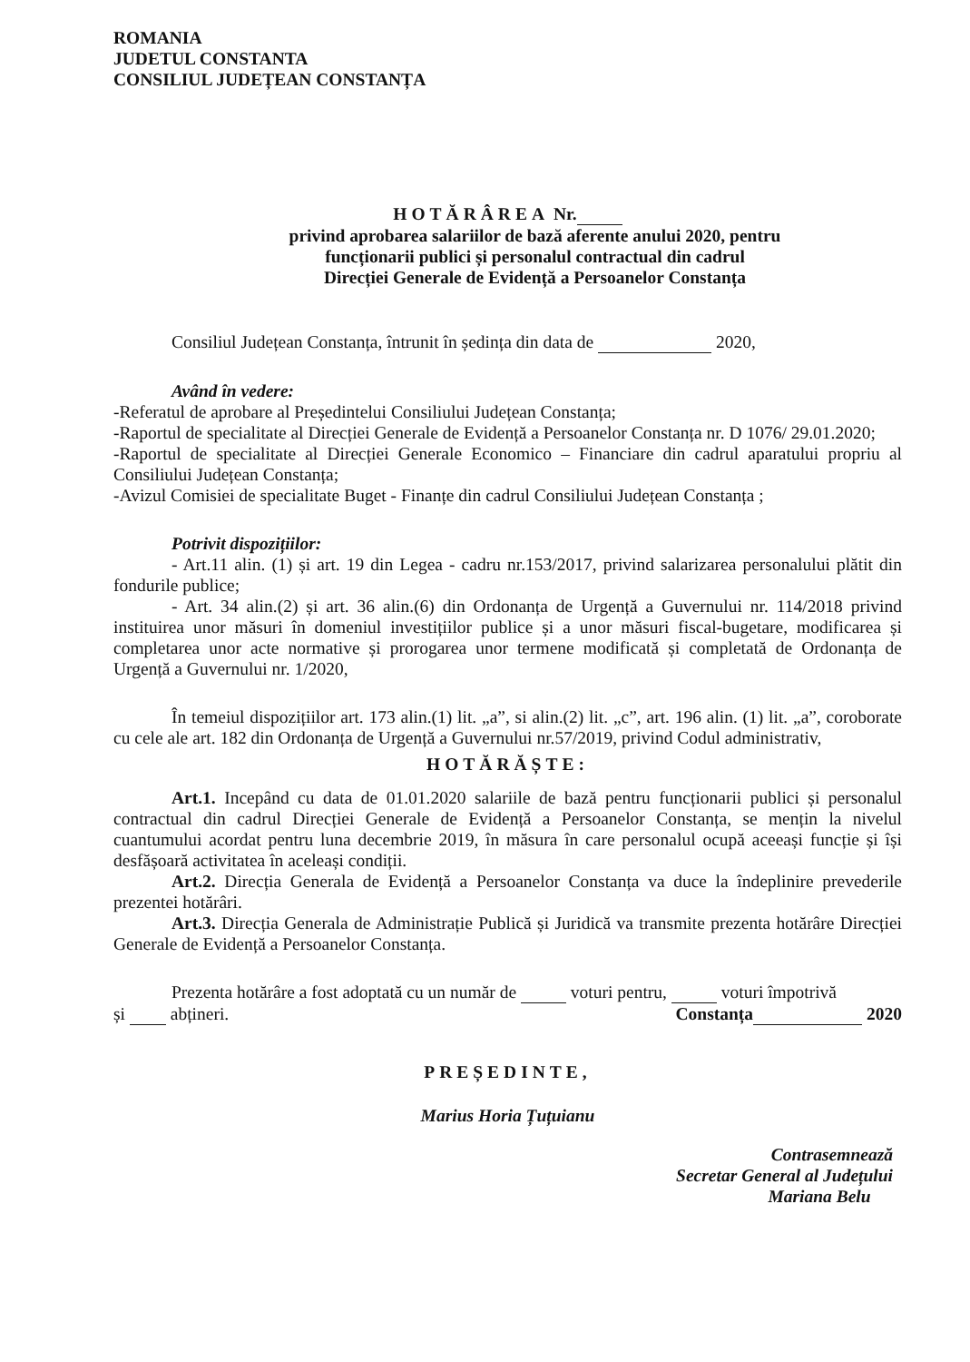ROMANIA
JUDETUL CONSTANTA
CONSILIUL JUDEȚEAN CONSTANȚA
HOTĂRÂREA Nr.
privind aprobarea salariilor de bază aferente anului 2020, pentru
funcționarii publici și personalul contractual din cadrul
Direcției Generale de Evidență a Persoanelor Constanța
Consiliul Județean Constanța, întrunit în ședința din data de 2020,
Având în vedere:
-Referatul de aprobare al Președintelui Consiliului Județean Constanța;
-Raportul de specialitate al Direcției Generale de Evidență a Persoanelor Constanța nr. D 1076/ 29.01.2020;
-Raportul de specialitate al Direcției Generale Economico – Financiare din cadrul aparatului propriu al Consiliului Județean Constanța;
-Avizul Comisiei de specialitate Buget - Finanțe din cadrul Consiliului Județean Constanța ;
Potrivit dispozițiilor:
- Art.11 alin. (1) și art. 19 din Legea - cadru nr.153/2017, privind salarizarea personalului plătit din fondurile publice;
- Art. 34 alin.(2) și art. 36 alin.(6) din Ordonanța de Urgență a Guvernului nr. 114/2018 privind instituirea unor măsuri în domeniul investițiilor publice și a unor măsuri fiscal-bugetare, modificarea și completarea unor acte normative și prorogarea unor termene modificată și completată de Ordonanța de Urgență a Guvernului nr. 1/2020,
În temeiul dispozițiilor art. 173 alin.(1) lit. „a”, si alin.(2) lit. „c”, art. 196 alin. (1) lit. „a”, coroborate cu cele ale art. 182 din Ordonanța de Urgență a Guvernului nr.57/2019, privind Codul administrativ,
HOTĂRĂȘTE:
Art.1. Incepând cu data de 01.01.2020 salariile de bază pentru funcționarii publici și personalul contractual din cadrul Direcției Generale de Evidență a Persoanelor Constanța, se mențin la nivelul cuantumului acordat pentru luna decembrie 2019, în măsura în care personalul ocupă aceeași funcție și își desfășoară activitatea în aceleași condiții.
Art.2. Direcția Generala de Evidență a Persoanelor Constanța va duce la îndeplinire prevederile prezentei hotărâri.
Art.3. Direcția Generala de Administrație Publică și Juridică va transmite prezenta hotărâre Direcției Generale de Evidență a Persoanelor Constanța.
Prezenta hotărâre a fost adoptată cu un număr de voturi pentru, voturi împotrivă
și abțineri. Constanța 2020
PREȘEDINTE,
Marius Horia Țuțuianu
Contrasemnează
Secretar General al Județului
Mariana Belu